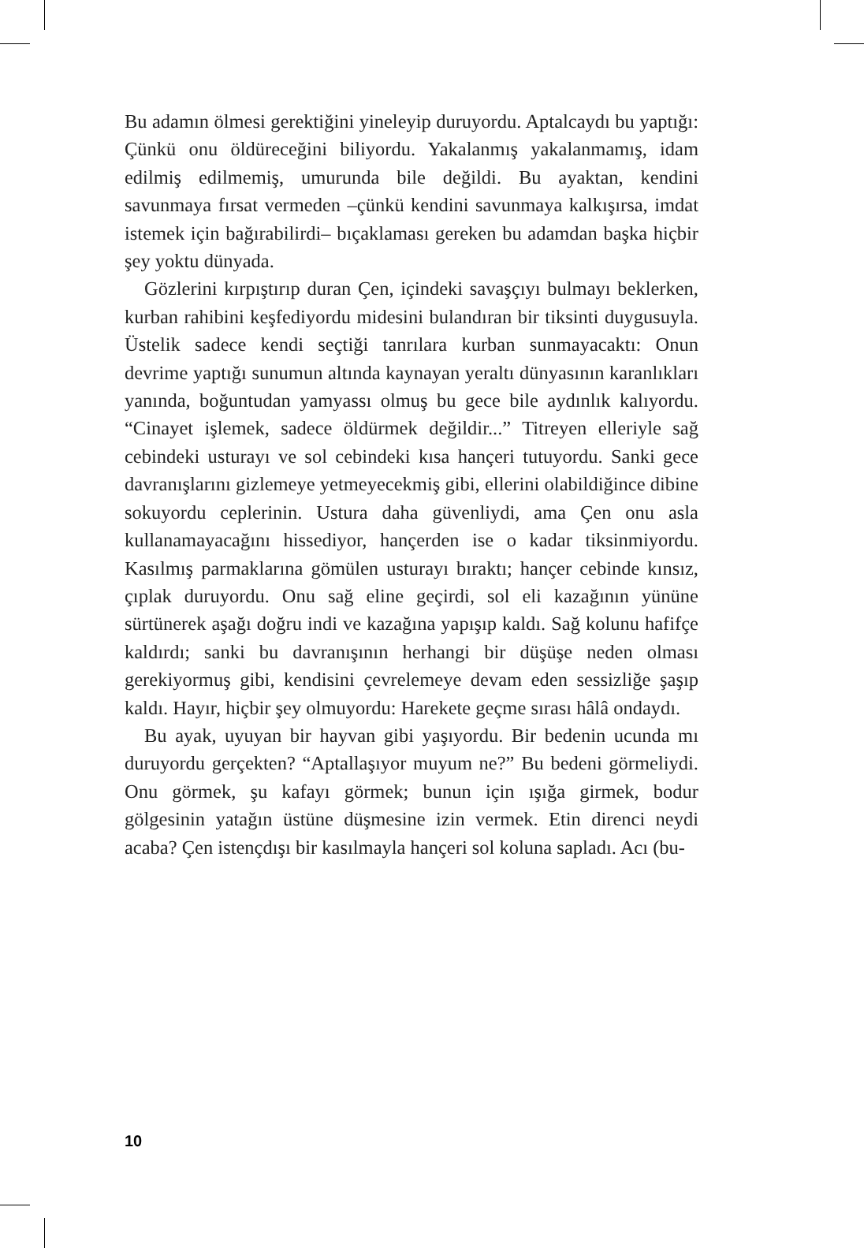Bu adamın ölmesi gerektiğini yineleyip duruyordu. Aptalcaydı bu yaptığı: Çünkü onu öldüreceğini biliyordu. Yakalanmış yakalanmamış, idam edilmiş edilmemiş, umurunda bile değildi. Bu ayaktan, kendini savunmaya fırsat vermeden –çünkü kendini savunmaya kalkışırsa, imdat istemek için bağırabilirdi– bıçaklaması gereken bu adamdan başka hiçbir şey yoktu dünyada.
Gözlerini kırpıştırıp duran Çen, içindeki savaşçıyı bulmayı beklerken, kurban rahibini keşfediyordu midesini bulandıran bir tiksinti duygusuyla. Üstelik sadece kendi seçtiği tanrılara kurban sunmayacaktı: Onun devrime yaptığı sunumun altında kaynayan yeraltı dünyasının karanlıkları yanında, boğuntudan yamyassı olmuş bu gece bile aydınlık kalıyordu. “Cinayet işlemek, sadece öldürmek değildir...” Titreyen elleriyle sağ cebindeki usturayı ve sol cebindeki kısa hançeri tutuyordu. Sanki gece davranışlarını gizlemeye yetmeyecekmiş gibi, ellerini olabildiğince dibine sokuyordu ceplerinin. Ustura daha güvenliydi, ama Çen onu asla kullanamayacağını hissediyor, hançerden ise o kadar tiksinmiyordu. Kasılmış parmaklarına gömülen usturayı bıraktı; hançer cebinde kınsız, çıplak duruyordu. Onu sağ eline geçirdi, sol eli kazağının yününe sürtünerek aşağı doğru indi ve kazağına yapışıp kaldı. Sağ kolunu hafifçe kaldırdı; sanki bu davranışının herhangi bir düşüşe neden olması gerekiyormuş gibi, kendisini çevrelemeye devam eden sessizliğe şaşıp kaldı. Hayır, hiçbir şey olmuyordu: Harekete geçme sırası hâlâ ondaydı.
Bu ayak, uyuyan bir hayvan gibi yaşıyordu. Bir bedenin ucunda mı duruyordu gerçekten? “Aptallaşıyor muyum ne?” Bu bedeni görmeliydi. Onu görmek, şu kafayı görmek; bunun için ışığa girmek, bodur gölgesinin yatağın üstüne düşmesine izin vermek. Etin direnci neydi acaba? Çen istençdışı bir kasılmayla hançeri sol koluna sapladı. Acı (bu-
10